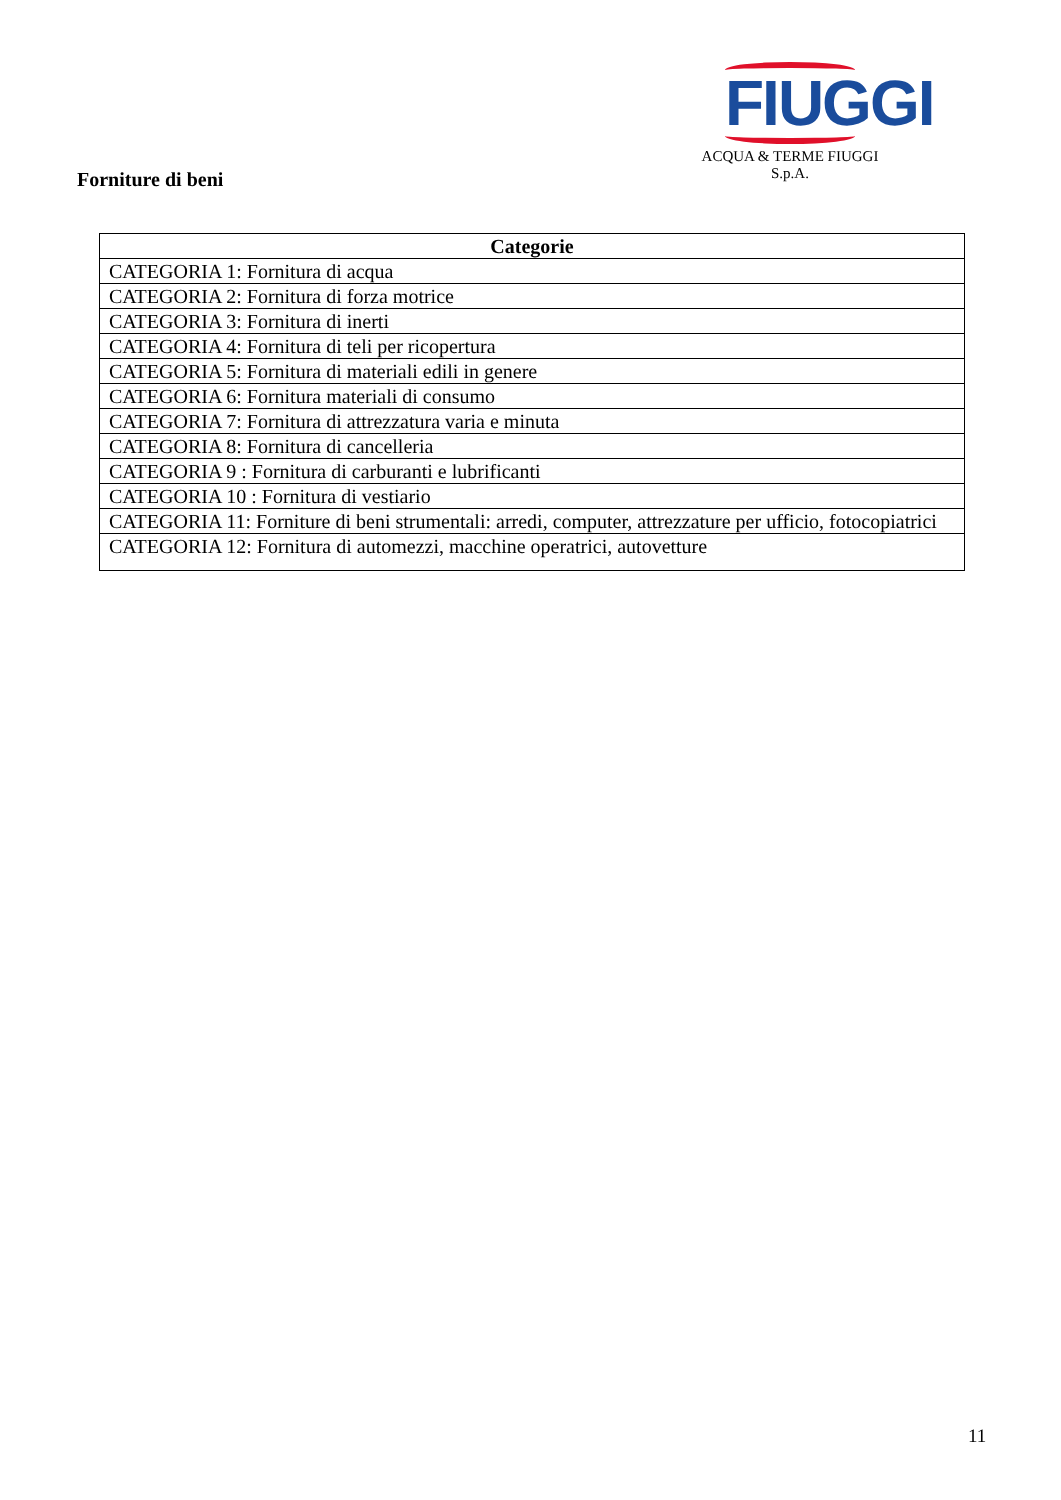FIUGGI
ACQUA & TERME FIUGGI S.p.A.
Forniture di beni
| Categorie |
| --- |
| CATEGORIA 1: Fornitura di acqua |
| CATEGORIA 2: Fornitura di forza motrice |
| CATEGORIA 3: Fornitura di inerti |
| CATEGORIA 4: Fornitura di teli per ricopertura |
| CATEGORIA 5: Fornitura di materiali edili in genere |
| CATEGORIA 6: Fornitura materiali di consumo |
| CATEGORIA 7: Fornitura di attrezzatura varia e minuta |
| CATEGORIA 8: Fornitura di cancelleria |
| CATEGORIA 9 : Fornitura di carburanti e lubrificanti |
| CATEGORIA 10 : Fornitura di vestiario |
| CATEGORIA 11: Forniture di beni strumentali: arredi, computer, attrezzature per ufficio, fotocopiatrici |
| CATEGORIA 12: Fornitura di automezzi, macchine operatrici, autovetture |
11